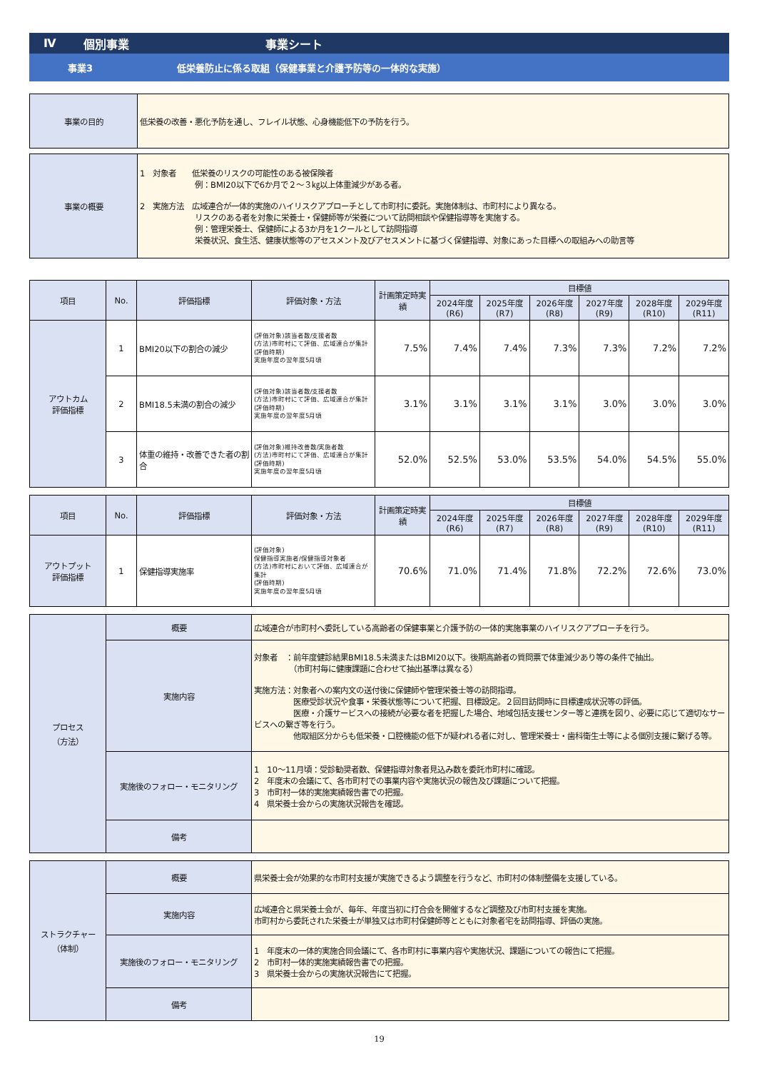Ⅳ 個別事業 事業シート
事業3 低栄養防止に係る取組（保健事業と介護予防等の一体的な実施）
| 事業の目的 | 低栄養の改善・悪化予防を通し、フレイル状態、心身機能低下の予防を行う。 |
| 事業の概要 | 1 対象者 低栄養のリスクの可能性のある被保険者 例：BMI20以下で6か月で２～３㎏以上体重減少がある者。 2 実施方法 広域連合が一体的実施のハイリスクアプローチとして市町村に委託。実施体制は、市町村により異なる。 リスクのある者を対象に栄養士・保健師等が栄養について訪問相談や保健指導等を実施する。 例：管理栄養士、保健師による3か月を1クールとして訪問指導 栄養状況、食生活、健康状態等のアセスメント及びアセスメントに基づく保健指導、対象にあった目標への取組みへの助言等 |
| 項目 | No. | 評価指標 | 評価対象・方法 | 計画策定時実績 | 目標値 | | | | | |
| --- | --- | --- | --- | --- | --- | --- | --- | --- | --- | --- |
| | | | | | 2024年度(R6) | 2025年度(R7) | 2026年度(R8) | 2027年度(R9) | 2028年度(R10) | 2029年度(R11) |
| アウトカム 評価指標 | 1 | BMI20以下の割合の減少 | (評価対象)該当者数/支援者数 (方法)市町村にて評価、広域連合が集計 (評価時期) 実施年度の翌年度5月頃 | 7.5% | 7.4% | 7.4% | 7.3% | 7.3% | 7.2% | 7.2% |
| | 2 | BMI18.5未満の割合の減少 | (評価対象)該当者数/支援者数 (方法)市町村にて評価、広域連合が集計 (評価時期) 実施年度の翌年度5月頃 | 3.1% | 3.1% | 3.1% | 3.1% | 3.0% | 3.0% | 3.0% |
| | 3 | 体重の維持・改善できた者の割合 | (評価対象)維持改善数/実施者数 (方法)市町村にて評価、広域連合が集計 (評価時期) 実施年度の翌年度5月頃 | 52.0% | 52.5% | 53.0% | 53.5% | 54.0% | 54.5% | 55.0% |
| 項目 | No. | 評価指標 | 評価対象・方法 | 計画策定時実績 | 目標値 | | | | | |
| --- | --- | --- | --- | --- | --- | --- | --- | --- | --- | --- |
| | | | | | 2024年度(R6) | 2025年度(R7) | 2026年度(R8) | 2027年度(R9) | 2028年度(R10) | 2029年度(R11) |
| アウトプット 評価指標 | 1 | 保健指導実施率 | (評価対象) 保健指導実施者/保健指導対象者 (方法)市町村において評価、広域連合が集計 (評価時期) 実施年度の翌年度5月頃 | 70.6% | 71.0% | 71.4% | 71.8% | 72.2% | 72.6% | 73.0% |
| プロセス （方法） | 概要 | 広域連合が市町村へ委託している高齢者の保健事業と介護予防の一体的実施事業のハイリスクアプローチを行う。 |
| | 実施内容 | 対象者 ：前年度健診結果BMI18.5未満またはBMI20以下。後期高齢者の質問票で体重減少あり等の条件で抽出。 （市町村毎に健康課題に合わせて抽出基準は異なる） 実施方法：対象者への案内文の送付後に保健師や管理栄養士等の訪問指導。 医療受診状況や食事・栄養状態等について把握、目標設定。２回目訪問時に目標達成状況等の評価。 医療・介護サービスへの接続が必要な者を把握した場合、地域包括支援センター等と連携を図り、必要に応じて適切なサービスへの繋ぎ等を行う。 他取組区分からも低栄養・口腔機能の低下が疑われる者に対し、管理栄養士・歯科衛生士等による個別支援に繋げる等。 |
| | 実施後のフォロー・モニタリング | 1 10～11月頃：受診勧奨者数、保健指導対象者見込み数を委託市町村に確認。 2 年度末の会議にて、各市町村での事業内容や実施状況の報告及び課題について把握。 3 市町村一体的実施実績報告書での把握。 4 県栄養士会からの実施状況報告を確認。 |
| | 備考 | |
| ストラクチャー （体制） | 概要 | 県栄養士会が効果的な市町村支援が実施できるよう調整を行うなど、市町村の体制整備を支援している。 |
| | 実施内容 | 広域連合と県栄養士会が、毎年、年度当初に打合会を開催するなど調整及び市町村支援を実施。 市町村から委託された栄養士が単独又は市町村保健師等とともに対象者宅を訪問指導、評価の実施。 |
| | 実施後のフォロー・モニタリング | 1 年度末の一体的実施合同会議にて、各市町村に事業内容や実施状況、課題についての報告にて把握。 2 市町村一体的実施実績報告書での把握。 3 県栄養士会からの実施状況報告にて把握。 |
| | 備考 | |
19